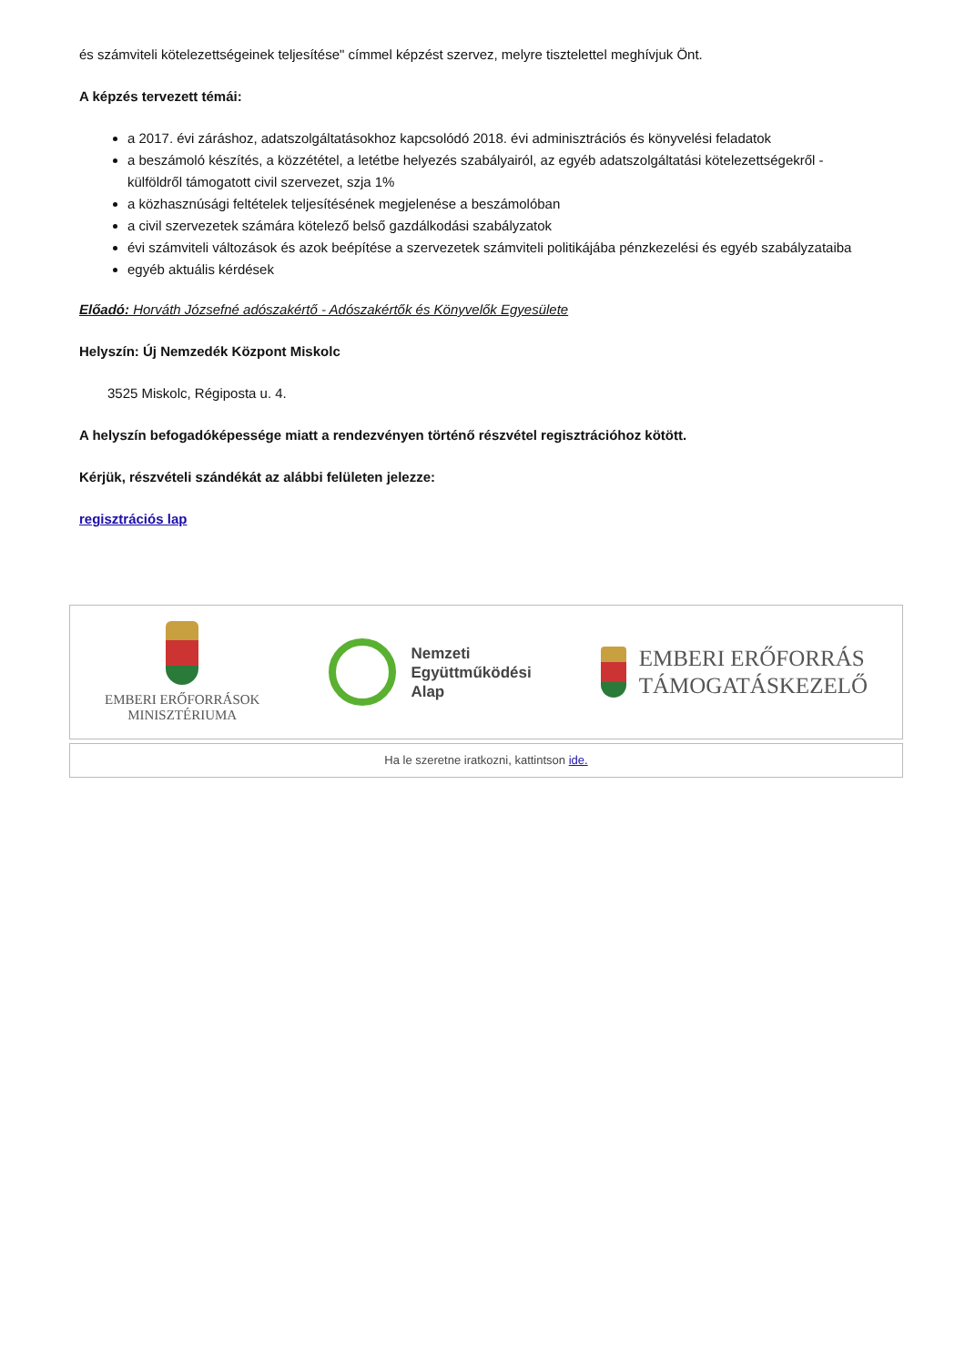és számviteli kötelezettségeinek teljesítése" címmel képzést szervez, melyre tisztelettel meghívjuk Önt.
A képzés tervezett témái:
a 2017. évi záráshoz, adatszolgáltatásokhoz kapcsolódó 2018. évi adminisztrációs és könyvelési feladatok
a beszámoló készítés, a közzététel, a letétbe helyezés szabályairól, az egyéb adatszolgáltatási kötelezettségekről - külföldről támogatott civil szervezet, szja 1%
a közhasznúsági feltételek teljesítésének megjelenése a beszámolóban
a civil szervezetek számára kötelező belső gazdálkodási szabályzatok
évi számviteli változások és azok beépítése a szervezetek számviteli politikájába pénzkezelési és egyéb szabályzataiba
egyéb aktuális kérdések
Előadó: Horváth Józsefné adószakértő - Adószakértők és Könyvelők Egyesülete
Helyszín: Új Nemzedék Központ Miskolc
3525 Miskolc, Régiposta u. 4.
A helyszín befogadóképessége miatt a rendezvényen történő részvétel regisztrációhoz kötött.
Kérjük, részvételi szándékát az alábbi felületen jelezze:
regisztrációs lap
EMBERI ERŐFORRÁSOK
MINISZTÉRIUMA
Nemzeti
Együttműködési
Alap
EMBERI ERŐFORRÁS
TÁMOGATÁSKEZELŐ
Ha le szeretne iratkozni, kattintson ide.